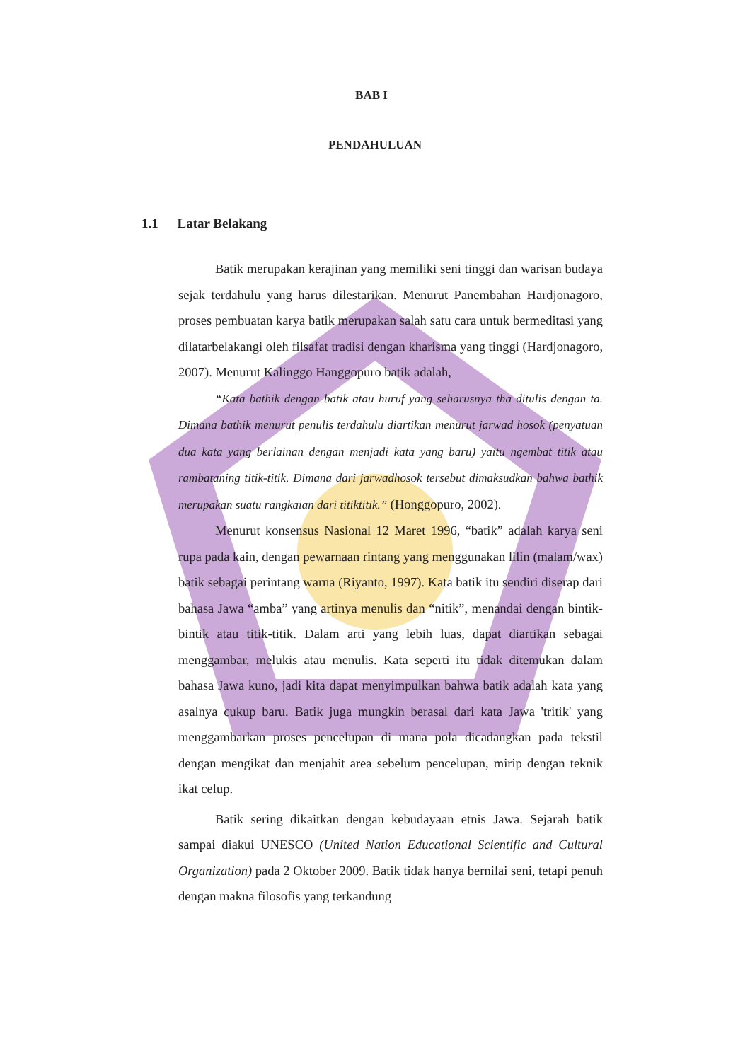BAB I
PENDAHULUAN
1.1 Latar Belakang
Batik merupakan kerajinan yang memiliki seni tinggi dan warisan budaya sejak terdahulu yang harus dilestarikan. Menurut Panembahan Hardjonagoro, proses pembuatan karya batik merupakan salah satu cara untuk bermeditasi yang dilatarbelakangi oleh filsafat tradisi dengan kharisma yang tinggi (Hardjonagoro, 2007). Menurut Kalinggo Hanggopuro batik adalah,
“Kata bathik dengan batik atau huruf yang seharusnya tha ditulis dengan ta. Dimana bathik menurut penulis terdahulu diartikan menurut jarwad hosok (penyatuan dua kata yang berlainan dengan menjadi kata yang baru) yaitu ngembat titik atau rambataning titik-titik. Dimana dari jarwadhosok tersebut dimaksudkan bahwa bathik merupakan suatu rangkaian dari titiktitik.” (Honggopuro, 2002).
Menurut konsensus Nasional 12 Maret 1996, “batik” adalah karya seni rupa pada kain, dengan pewarnaan rintang yang menggunakan lilin (malam/wax) batik sebagai perintang warna (Riyanto, 1997). Kata batik itu sendiri diserap dari bahasa Jawa “amba” yang artinya menulis dan “nitik”, menandai dengan bintik-bintik atau titik-titik. Dalam arti yang lebih luas, dapat diartikan sebagai menggambar, melukis atau menulis. Kata seperti itu tidak ditemukan dalam bahasa Jawa kuno, jadi kita dapat menyimpulkan bahwa batik adalah kata yang asalnya cukup baru. Batik juga mungkin berasal dari kata Jawa 'tritik' yang menggambarkan proses pencelupan di mana pola dicadangkan pada tekstil dengan mengikat dan menjahit area sebelum pencelupan, mirip dengan teknik ikat celup.
Batik sering dikaitkan dengan kebudayaan etnis Jawa. Sejarah batik sampai diakui UNESCO (United Nation Educational Scientific and Cultural Organization) pada 2 Oktober 2009. Batik tidak hanya bernilai seni, tetapi penuh dengan makna filosofis yang terkandung